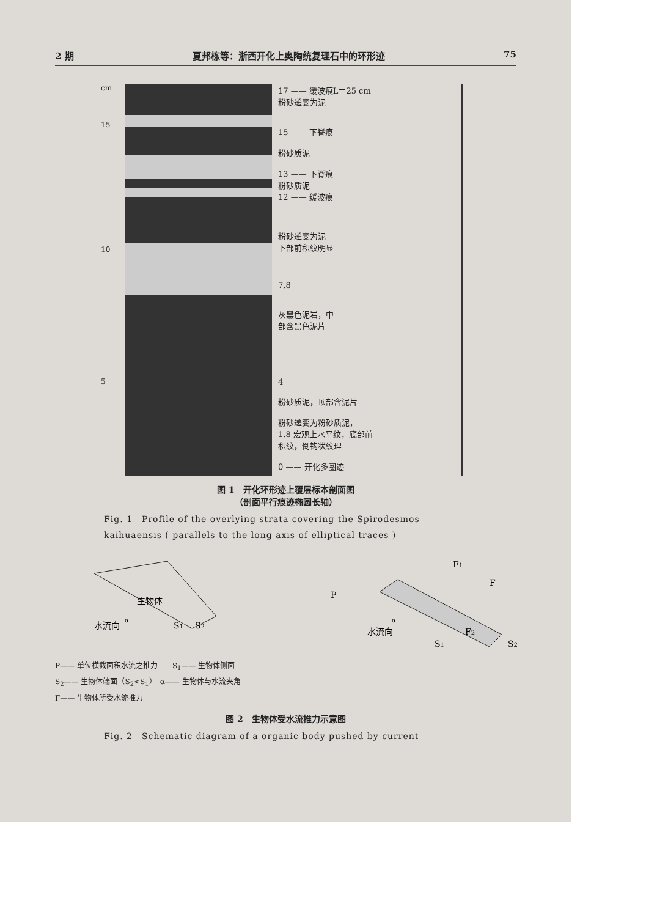2 期 夏邦栋等：浙西开化上奥陶统复理石中的环形迹 75
cm
15
10
5
17 —— 缓波痕L＝25 cm
粉砂递变为泥
15 —— 下脊痕
粉砂质泥
13 —— 下脊痕
粉砂质泥
12 —— 缓波痕
粉砂递变为泥
下部前积纹明显
7.8
灰黑色泥岩，中
部含黑色泥片
4
粉砂质泥，顶部含泥片
粉砂递变为粉砂质泥，
1.8 宏观上水平纹，底部前
积纹，倒钩状纹理
0 —— 开化多圈迹
图 1　开化环形迹上覆层标本剖面图
（剖面平行痕迹椭圆长轴）
Fig. 1　Profile of the overlying strata covering the Spirodesmos kaihuaensis ( parallels to the long axis of elliptical traces )
生物体
水流向
α
S1
S2
P
F1
F
F2
α
水流向
S1
S2
P—— 单位横截面积水流之推力　　S<sub>1</sub>—— 生物体侧面
S<sub>2</sub>—— 生物体端面（S<sub>2</sub><S<sub>1</sub>）　α—— 生物体与水流夹角
F—— 生物体所受水流推力
图 2　生物体受水流推力示意图
Fig. 2　Schematic diagram of a organic body pushed by current